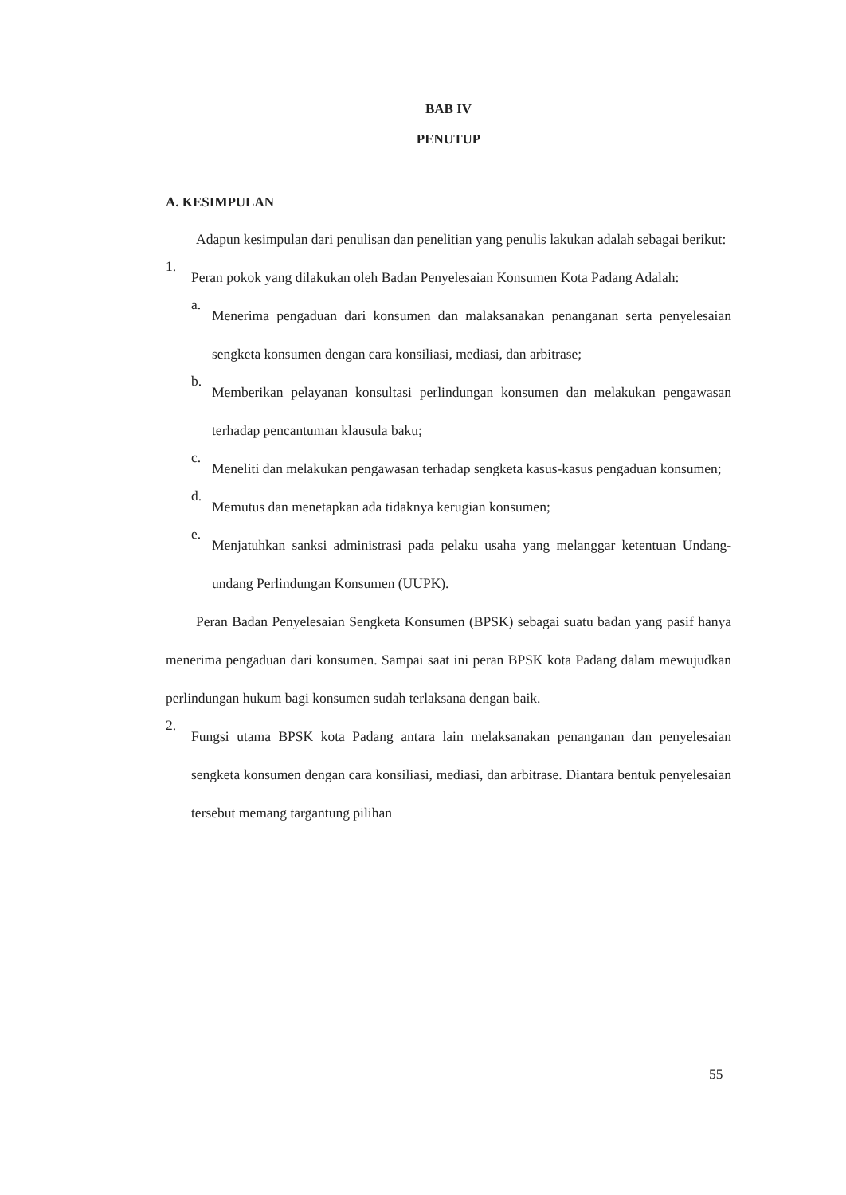BAB IV
PENUTUP
A. KESIMPULAN
Adapun kesimpulan dari penulisan dan penelitian yang penulis lakukan adalah sebagai berikut:
1.
Peran pokok yang dilakukan oleh Badan Penyelesaian Konsumen Kota Padang Adalah:
a.
Menerima pengaduan dari konsumen dan malaksanakan penanganan serta penyelesaian sengketa konsumen dengan cara konsiliasi, mediasi, dan arbitrase;
b.
Memberikan pelayanan konsultasi perlindungan konsumen dan melakukan pengawasan terhadap pencantuman klausula baku;
c.
Meneliti dan melakukan pengawasan terhadap sengketa kasus-kasus pengaduan konsumen;
d.
Memutus dan menetapkan ada tidaknya kerugian konsumen;
e.
Menjatuhkan sanksi administrasi pada pelaku usaha yang melanggar ketentuan Undang-undang Perlindungan Konsumen (UUPK).
Peran Badan Penyelesaian Sengketa Konsumen (BPSK) sebagai suatu badan yang pasif hanya menerima pengaduan dari konsumen. Sampai saat ini peran BPSK kota Padang dalam mewujudkan perlindungan hukum bagi konsumen sudah terlaksana dengan baik.
2.
Fungsi utama BPSK kota Padang antara lain melaksanakan penanganan dan penyelesaian sengketa konsumen dengan cara konsiliasi, mediasi, dan arbitrase. Diantara bentuk penyelesaian tersebut memang targantung pilihan
55